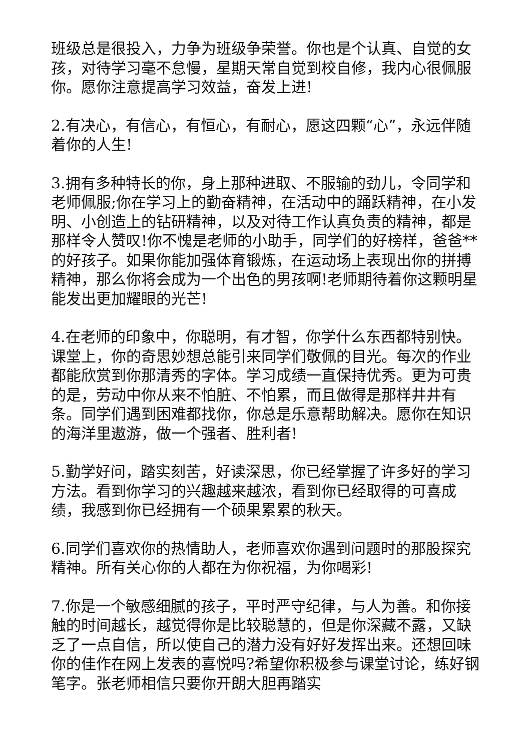班级总是很投入，力争为班级争荣誉。你也是个认真、自觉的女孩，对待学习毫不怠慢，星期天常自觉到校自修，我内心很佩服你。愿你注意提高学习效益，奋发上进!
2.有决心，有信心，有恒心，有耐心，愿这四颗“心”，永远伴随着你的人生!
3.拥有多种特长的你，身上那种进取、不服输的劲儿，令同学和老师佩服;你在学习上的勤奋精神，在活动中的踊跃精神，在小发明、小创造上的钻研精神，以及对待工作认真负责的精神，都是那样令人赞叹!你不愧是老师的小助手，同学们的好榜样，爸爸**的好孩子。如果你能加强体育锻炼，在运动场上表现出你的拼搏精神，那么你将会成为一个出色的男孩啊!老师期待着你这颗明星能发出更加耀眼的光芒!
4.在老师的印象中，你聪明，有才智，你学什么东西都特别快。课堂上，你的奇思妙想总能引来同学们敬佩的目光。每次的作业都能欣赏到你那清秀的字体。学习成绩一直保持优秀。更为可贵的是，劳动中你从来不怕脏、不怕累，而且做得是那样井井有条。同学们遇到困难都找你，你总是乐意帮助解决。愿你在知识的海洋里遨游，做一个强者、胜利者!
5.勤学好问，踏实刻苦，好读深思，你已经掌握了许多好的学习方法。看到你学习的兴趣越来越浓，看到你已经取得的可喜成绩，我感到你已经拥有一个硕果累累的秋天。
6.同学们喜欢你的热情助人，老师喜欢你遇到问题时的那股探究精神。所有关心你的人都在为你祝福，为你喝彩!
7.你是一个敏感细腻的孩子，平时严守纪律，与人为善。和你接触的时间越长，越觉得你是比较聪慧的，但是你深藏不露，又缺乏了一点自信，所以使自己的潜力没有好好发挥出来。还想回味你的佳作在网上发表的喜悦吗?希望你积极参与课堂讨论，练好钢笔字。张老师相信只要你开朗大胆再踏实